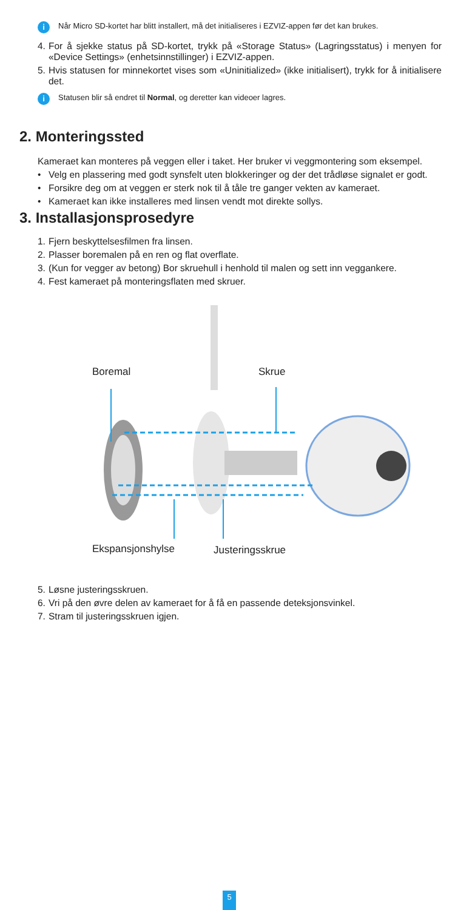i Når Micro SD-kortet har blitt installert, må det initialiseres i EZVIZ-appen før det kan brukes.
4. For å sjekke status på SD-kortet, trykk på «Storage Status» (Lagringsstatus) i menyen for «Device Settings» (enhetsinnstillinger) i EZVIZ-appen.
5. Hvis statusen for minnekortet vises som «Uninitialized» (ikke initialisert), trykk for å initialisere det.
i Statusen blir så endret til Normal, og deretter kan videoer lagres.
2. Monteringssted
Kameraet kan monteres på veggen eller i taket. Her bruker vi veggmontering som eksempel.
• Velg en plassering med godt synsfelt uten blokkeringer og der det trådløse signalet er godt.
• Forsikre deg om at veggen er sterk nok til å tåle tre ganger vekten av kameraet.
• Kameraet kan ikke installeres med linsen vendt mot direkte sollys.
3. Installasjonsprosedyre
1. Fjern beskyttelsesfilmen fra linsen.
2. Plasser boremalen på en ren og flat overflate.
3. (Kun for vegger av betong) Bor skruehull i henhold til malen og sett inn veggankere.
4. Fest kameraet på monteringsflaten med skruer.
Boremal Skrue
Ekspansjonshylse Justeringsskrue
5. Løsne justeringsskruen.
6. Vri på den øvre delen av kameraet for å få en passende deteksjonsvinkel.
7. Stram til justeringsskruen igjen.
5